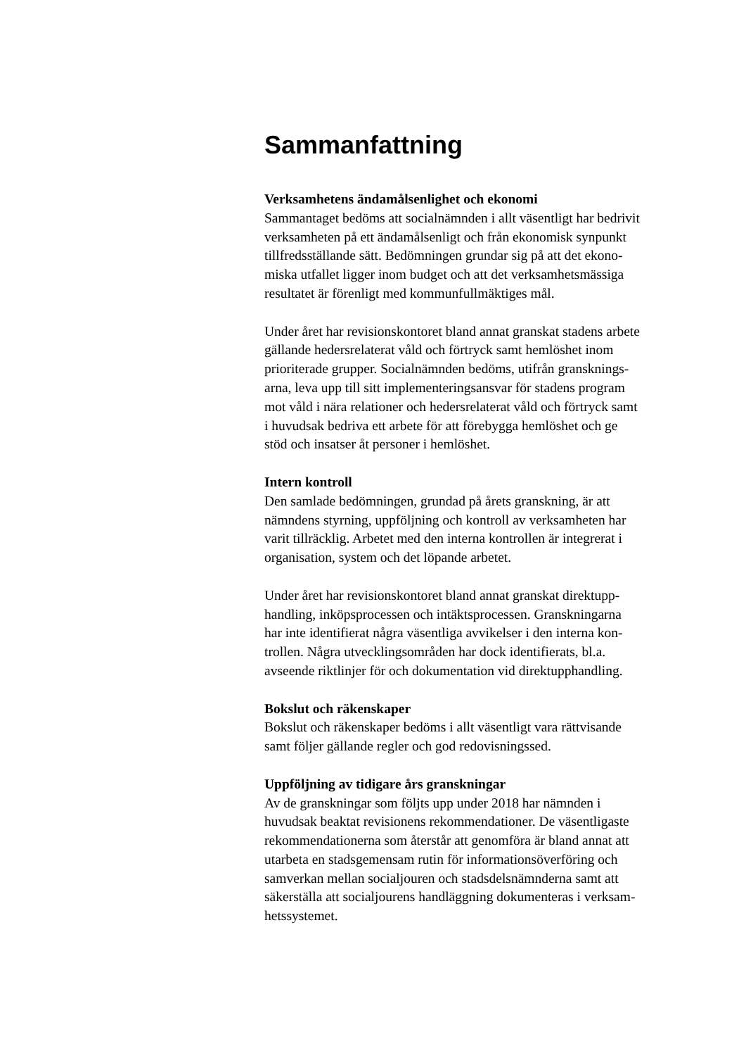Sammanfattning
Verksamhetens ändamålsenlighet och ekonomi
Sammantaget bedöms att socialnämnden i allt väsentligt har bedrivit
verksamheten på ett ändamålsenligt och från ekonomisk synpunkt
tillfredsställande sätt. Bedömningen grundar sig på att det ekono-
miska utfallet ligger inom budget och att det verksamhetsmässiga
resultatet är förenligt med kommunfullmäktiges mål.
Under året har revisionskontoret bland annat granskat stadens arbete
gällande hedersrelaterat våld och förtryck samt hemlöshet inom
prioriterade grupper. Socialnämnden bedöms, utifrån gransknings-
arna, leva upp till sitt implementeringsansvar för stadens program
mot våld i nära relationer och hedersrelaterat våld och förtryck samt
i huvudsak bedriva ett arbete för att förebygga hemlöshet och ge
stöd och insatser åt personer i hemlöshet.
Intern kontroll
Den samlade bedömningen, grundad på årets granskning, är att
nämndens styrning, uppföljning och kontroll av verksamheten har
varit tillräcklig. Arbetet med den interna kontrollen är integrerat i
organisation, system och det löpande arbetet.
Under året har revisionskontoret bland annat granskat direktupp-
handling, inköpsprocessen och intäktsprocessen. Granskningarna
har inte identifierat några väsentliga avvikelser i den interna kon-
trollen. Några utvecklingsområden har dock identifierats, bl.a.
avseende riktlinjer för och dokumentation vid direktupphandling.
Bokslut och räkenskaper
Bokslut och räkenskaper bedöms i allt väsentligt vara rättvisande
samt följer gällande regler och god redovisningssed.
Uppföljning av tidigare års granskningar
Av de granskningar som följts upp under 2018 har nämnden i
huvudsak beaktat revisionens rekommendationer. De väsentligaste
rekommendationerna som återstår att genomföra är bland annat att
utarbeta en stadsgemensam rutin för informationsöverföring och
samverkan mellan socialjouren och stadsdelsnämnderna samt att
säkerställa att socialjourens handläggning dokumenteras i verksam-
hetssystemet.